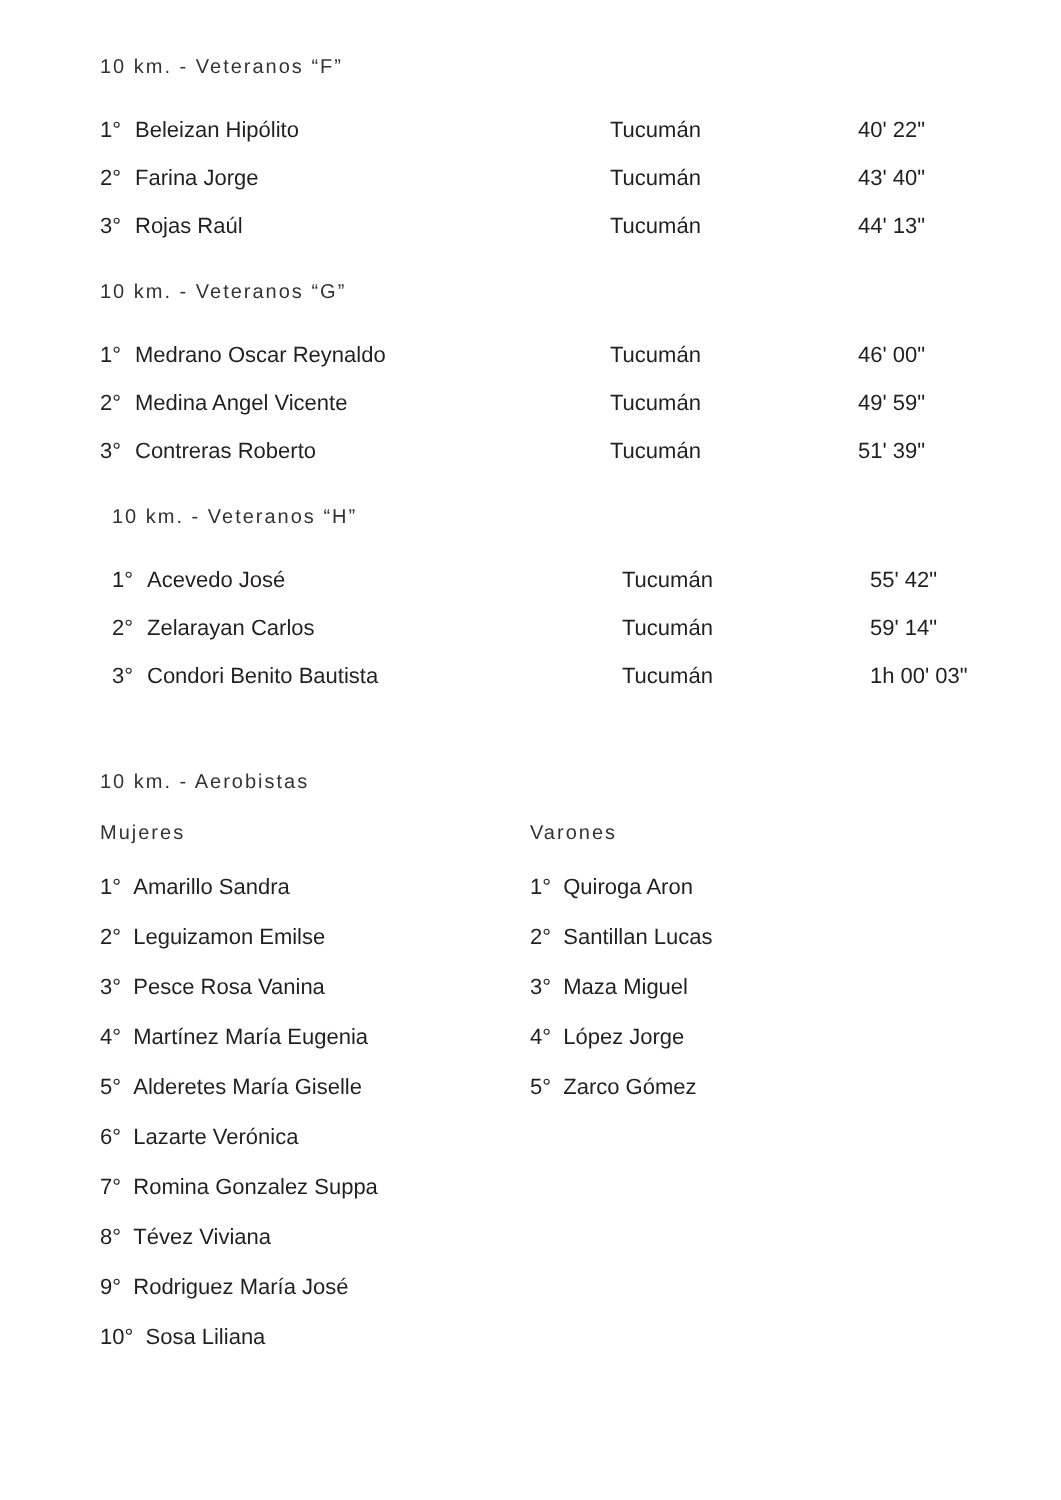10 km. - Veteranos “F”
| 1° | Beleizan Hipólito | Tucumán | 40' 22" |
| 2° | Farina Jorge | Tucumán | 43' 40" |
| 3° | Rojas Raúl | Tucumán | 44' 13" |
10 km. - Veteranos “G”
| 1° | Medrano Oscar Reynaldo | Tucumán | 46' 00" |
| 2° | Medina Angel Vicente | Tucumán | 49' 59" |
| 3° | Contreras Roberto | Tucumán | 51' 39" |
10 km. - Veteranos “H”
| 1° | Acevedo José | Tucumán | 55' 42" |
| 2° | Zelarayan Carlos | Tucumán | 59' 14" |
| 3° | Condori Benito Bautista | Tucumán | 1h 00' 03" |
10 km. - Aerobistas
Mujeres
1° Amarillo Sandra
2° Leguizamon Emilse
3° Pesce Rosa Vanina
4° Martínez María Eugenia
5° Alderetes María Giselle
6° Lazarte Verónica
7° Romina Gonzalez Suppa
8° Tévez Viviana
9° Rodriguez María José
10° Sosa Liliana
Varones
1° Quiroga Aron
2° Santillan Lucas
3° Maza Miguel
4° López Jorge
5° Zarco Gómez